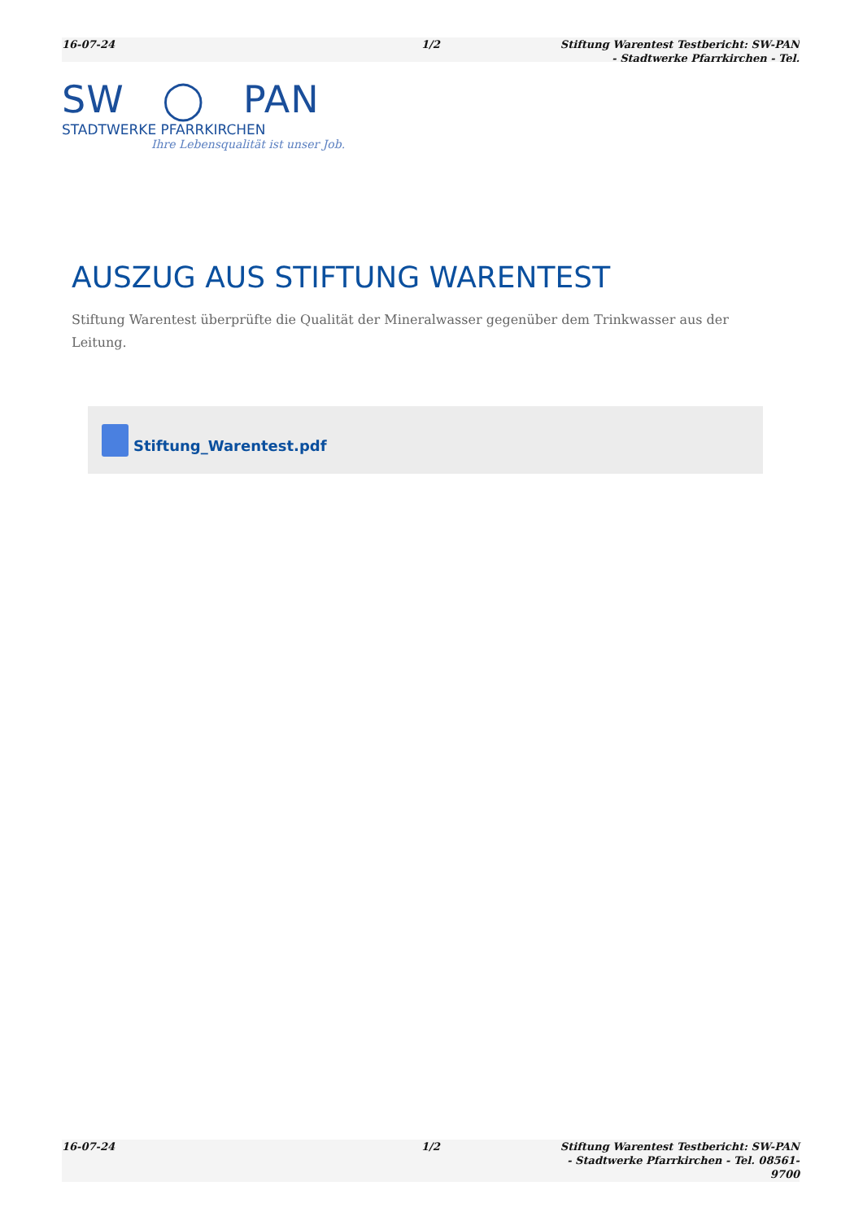16-07-24 1/2 Stiftung Warentest Testbericht: SW-PAN - Stadtwerke Pfarrkirchen - Tel.
SW ◯ PAN
STADTWERKE PFARRKIRCHEN
Ihre Lebensqualität ist unser Job.
AUSZUG AUS STIFTUNG WARENTEST
Stiftung Warentest überprüfte die Qualität der Mineralwasser gegenüber dem Trinkwasser aus der Leitung.
Stiftung_Warentest.pdf
16-07-24 1/2 Stiftung Warentest Testbericht: SW-PAN - Stadtwerke Pfarrkirchen - Tel. 08561-9700